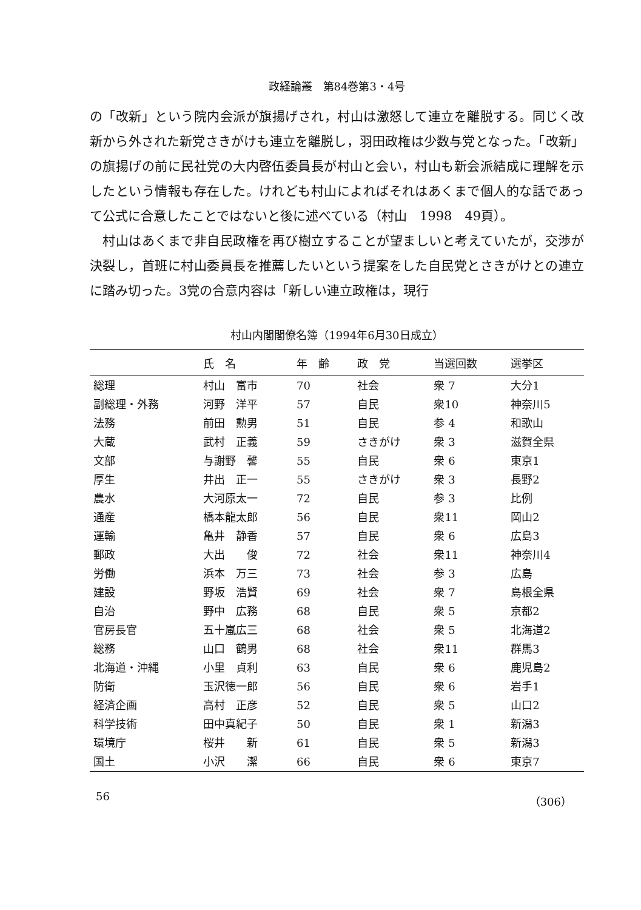政経論叢　第84巻第3・4号
の「改新」という院内会派が旗揚げされ，村山は激怒して連立を離脱する。同じく改新から外された新党さきがけも連立を離脱し，羽田政権は少数与党となった。「改新」の旗揚げの前に民社党の大内啓伍委員長が村山と会い，村山も新会派結成に理解を示したという情報も存在した。けれども村山によればそれはあくまで個人的な話であって公式に合意したことではないと後に述べている（村山　1998　49頁）。
村山はあくまで非自民政権を再び樹立することが望ましいと考えていたが，交渉が決裂し，首班に村山委員長を推薦したいという提案をした自民党とさきがけとの連立に踏み切った。3党の合意内容は「新しい連立政権は，現行
村山内閣閣僚名簿（1994年6月30日成立）
| | 氏 名 | 年 齢 | 政 党 | 当選回数 | 選挙区 |
| --- | --- | --- | --- | --- | --- |
| 総理 | 村山 富市 | 70 | 社会 | 衆 7 | 大分1 |
| 副総理・外務 | 河野 洋平 | 57 | 自民 | 衆10 | 神奈川5 |
| 法務 | 前田 勲男 | 51 | 自民 | 参 4 | 和歌山 |
| 大蔵 | 武村 正義 | 59 | さきがけ | 衆 3 | 滋賀全県 |
| 文部 | 与謝野 馨 | 55 | 自民 | 衆 6 | 東京1 |
| 厚生 | 井出 正一 | 55 | さきがけ | 衆 3 | 長野2 |
| 農水 | 大河原太一 | 72 | 自民 | 参 3 | 比例 |
| 通産 | 橋本龍太郎 | 56 | 自民 | 衆11 | 岡山2 |
| 運輸 | 亀井 静香 | 57 | 自民 | 衆 6 | 広島3 |
| 郵政 | 大出 俊 | 72 | 社会 | 衆11 | 神奈川4 |
| 労働 | 浜本 万三 | 73 | 社会 | 参 3 | 広島 |
| 建設 | 野坂 浩賢 | 69 | 社会 | 衆 7 | 島根全県 |
| 自治 | 野中 広務 | 68 | 自民 | 衆 5 | 京都2 |
| 官房長官 | 五十嵐広三 | 68 | 社会 | 衆 5 | 北海道2 |
| 総務 | 山口 鶴男 | 68 | 社会 | 衆11 | 群馬3 |
| 北海道・沖縄 | 小里 貞利 | 63 | 自民 | 衆 6 | 鹿児島2 |
| 防衛 | 玉沢徳一郎 | 56 | 自民 | 衆 6 | 岩手1 |
| 経済企画 | 高村 正彦 | 52 | 自民 | 衆 5 | 山口2 |
| 科学技術 | 田中真紀子 | 50 | 自民 | 衆 1 | 新潟3 |
| 環境庁 | 桜井 新 | 61 | 自民 | 衆 5 | 新潟3 |
| 国土 | 小沢 潔 | 66 | 自民 | 衆 6 | 東京7 |
56 （306）